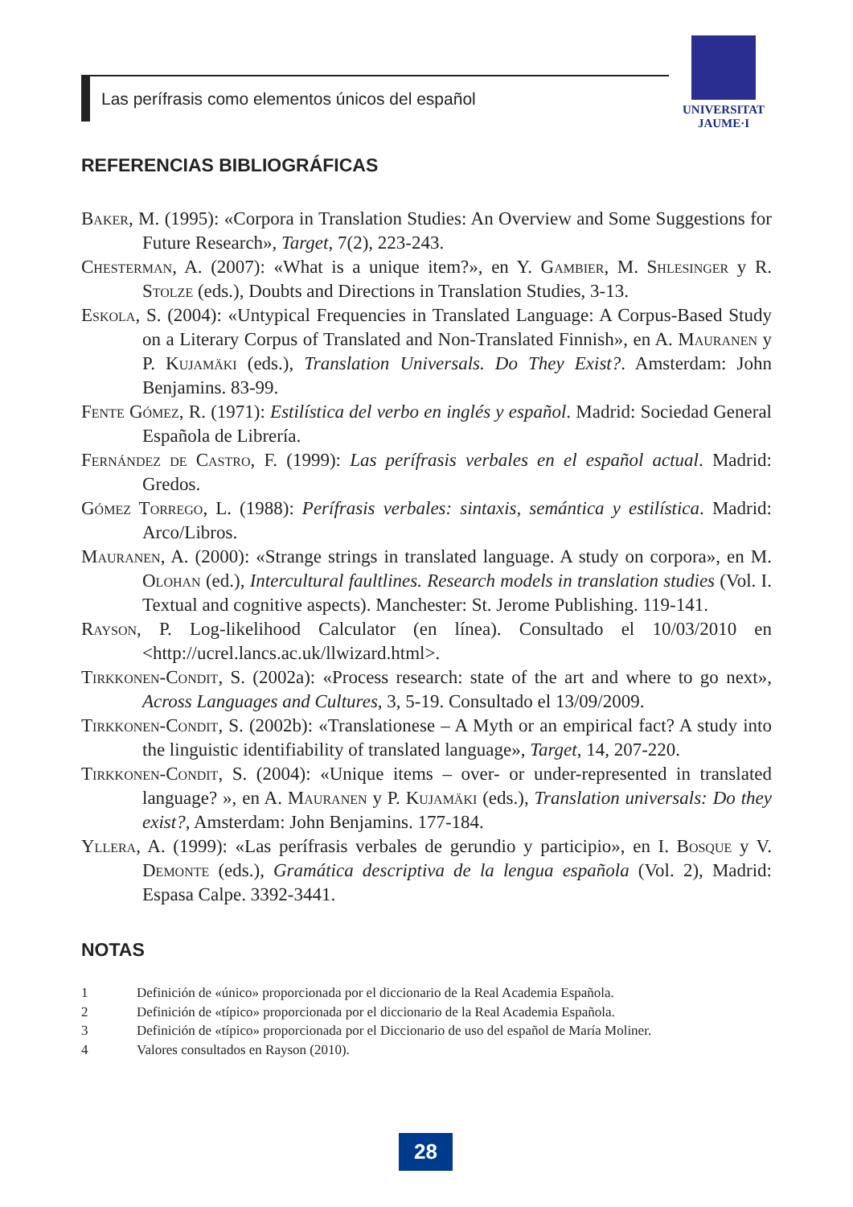Las perífrasis como elementos únicos del español
UNIVERSITAT
JAUME·I
REFERENCIAS BIBLIOGRÁFICAS
Baker, M. (1995): «Corpora in Translation Studies: An Overview and Some Suggestions for Future Research», Target, 7(2), 223-243.
Chesterman, A. (2007): «What is a unique item?», en Y. Gambier, M. Shlesinger y R. Stolze (eds.), Doubts and Directions in Translation Studies, 3-13.
Eskola, S. (2004): «Untypical Frequencies in Translated Language: A Corpus-Based Study on a Literary Corpus of Translated and Non-Translated Finnish», en A. Mauranen y P. Kujamäki (eds.), Translation Universals. Do They Exist?. Amsterdam: John Benjamins. 83-99.
Fente Gómez, R. (1971): Estilística del verbo en inglés y español. Madrid: Sociedad General Española de Librería.
Fernández de Castro, F. (1999): Las perífrasis verbales en el español actual. Madrid: Gredos.
Gómez Torrego, L. (1988): Perífrasis verbales: sintaxis, semántica y estilística. Madrid: Arco/Libros.
Mauranen, A. (2000): «Strange strings in translated language. A study on corpora», en M. Olohan (ed.), Intercultural faultlines. Research models in translation studies (Vol. I. Textual and cognitive aspects). Manchester: St. Jerome Publishing. 119-141.
Rayson, P. Log-likelihood Calculator (en línea). Consultado el 10/03/2010 en <http://ucrel.lancs.ac.uk/llwizard.html>.
Tirkkonen-Condit, S. (2002a): «Process research: state of the art and where to go next», Across Languages and Cultures, 3, 5-19. Consultado el 13/09/2009.
Tirkkonen-Condit, S. (2002b): «Translationese – A Myth or an empirical fact? A study into the linguistic identifiability of translated language», Target, 14, 207-220.
Tirkkonen-Condit, S. (2004): «Unique items – over- or under-represented in translated language? », en A. Mauranen y P. Kujamäki (eds.), Translation universals: Do they exist?, Amsterdam: John Benjamins. 177-184.
Yllera, A. (1999): «Las perífrasis verbales de gerundio y participio», en I. Bosque y V. Demonte (eds.), Gramática descriptiva de la lengua española (Vol. 2), Madrid: Espasa Calpe. 3392-3441.
NOTAS
1 Definición de «único» proporcionada por el diccionario de la Real Academia Española.
2 Definición de «típico» proporcionada por el diccionario de la Real Academia Española.
3 Definición de «típico» proporcionada por el Diccionario de uso del español de María Moliner.
4 Valores consultados en Rayson (2010).
28